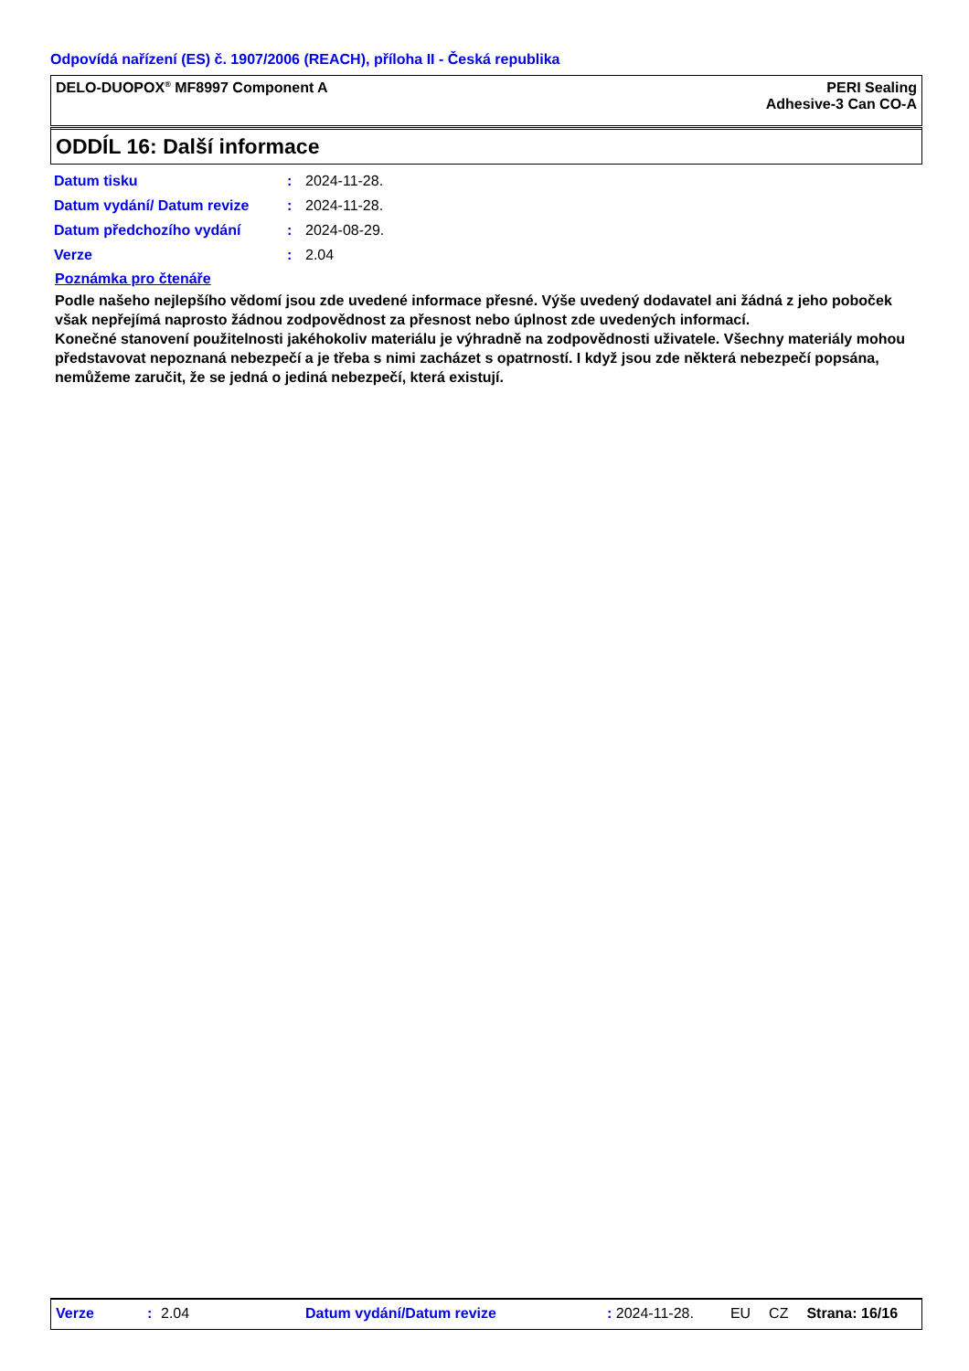Odpovídá nařízení (ES) č. 1907/2006 (REACH), příloha II - Česká republika
DELO-DUOPOX<sup>®</sup> MF8997 Component A
PERI Sealing
Adhesive-3 Can CO-A
ODDÍL 16: Další informace
| Datum tisku | : | 2024-11-28. |
| Datum vydání/ Datum revize | : | 2024-11-28. |
| Datum předchozího vydání | : | 2024-08-29. |
| Verze | : | 2.04 |
Poznámka pro čtenáře
Podle našeho nejlepšího vědomí jsou zde uvedené informace přesné. Výše uvedený dodavatel ani žádná z jeho poboček však nepřejímá naprosto žádnou zodpovědnost za přesnost nebo úplnost zde uvedených informací.
Konečné stanovení použitelnosti jakéhokoliv materiálu je výhradně na zodpovědnosti uživatele. Všechny materiály mohou představovat nepoznaná nebezpečí a je třeba s nimi zacházet s opatrností. I když jsou zde některá nebezpečí popsána, nemůžeme zaručit, že se jedná o jediná nebezpečí, která existují.
Verze: 2.04 Datum vydání/Datum revize: 2024-11-28. EU CZ Strana: 16/16